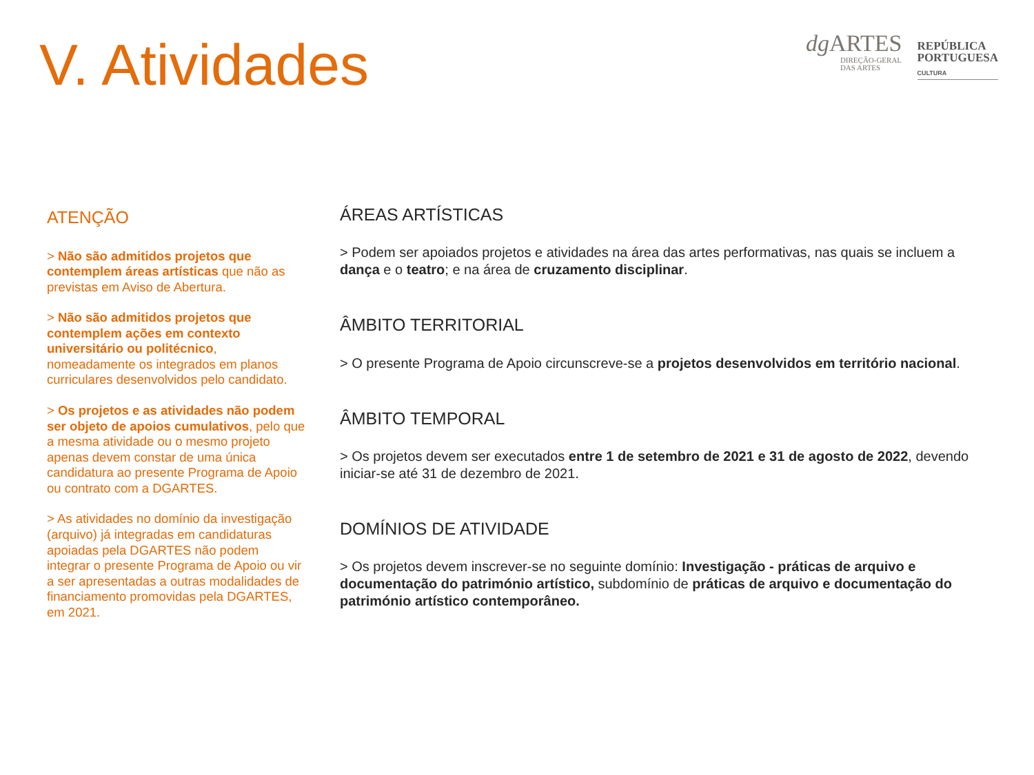V. Atividades
dg ARTES
DIREÇÃO-GERAL
DAS ARTES
REPÚBLICA
PORTUGUESA
CULTURA
ATENÇÃO
> Não são admitidos projetos que contemplem áreas artísticas que não as previstas em Aviso de Abertura.
> Não são admitidos projetos que contemplem ações em contexto universitário ou politécnico, nomeadamente os integrados em planos curriculares desenvolvidos pelo candidato.
> Os projetos e as atividades não podem ser objeto de apoios cumulativos, pelo que a mesma atividade ou o mesmo projeto apenas devem constar de uma única candidatura ao presente Programa de Apoio ou contrato com a DGARTES.
> As atividades no domínio da investigação (arquivo) já integradas em candidaturas apoiadas pela DGARTES não podem integrar o presente Programa de Apoio ou vir a ser apresentadas a outras modalidades de financiamento promovidas pela DGARTES, em 2021.
ÁREAS ARTÍSTICAS
> Podem ser apoiados projetos e atividades na área das artes performativas, nas quais se incluem a dança e o teatro; e na área de cruzamento disciplinar.
ÂMBITO TERRITORIAL
> O presente Programa de Apoio circunscreve-se a projetos desenvolvidos em território nacional.
ÂMBITO TEMPORAL
> Os projetos devem ser executados entre 1 de setembro de 2021 e 31 de agosto de 2022, devendo iniciar-se até 31 de dezembro de 2021.
DOMÍNIOS DE ATIVIDADE
> Os projetos devem inscrever-se no seguinte domínio: Investigação - práticas de arquivo e documentação do património artístico, subdomínio de práticas de arquivo e documentação do património artístico contemporâneo.